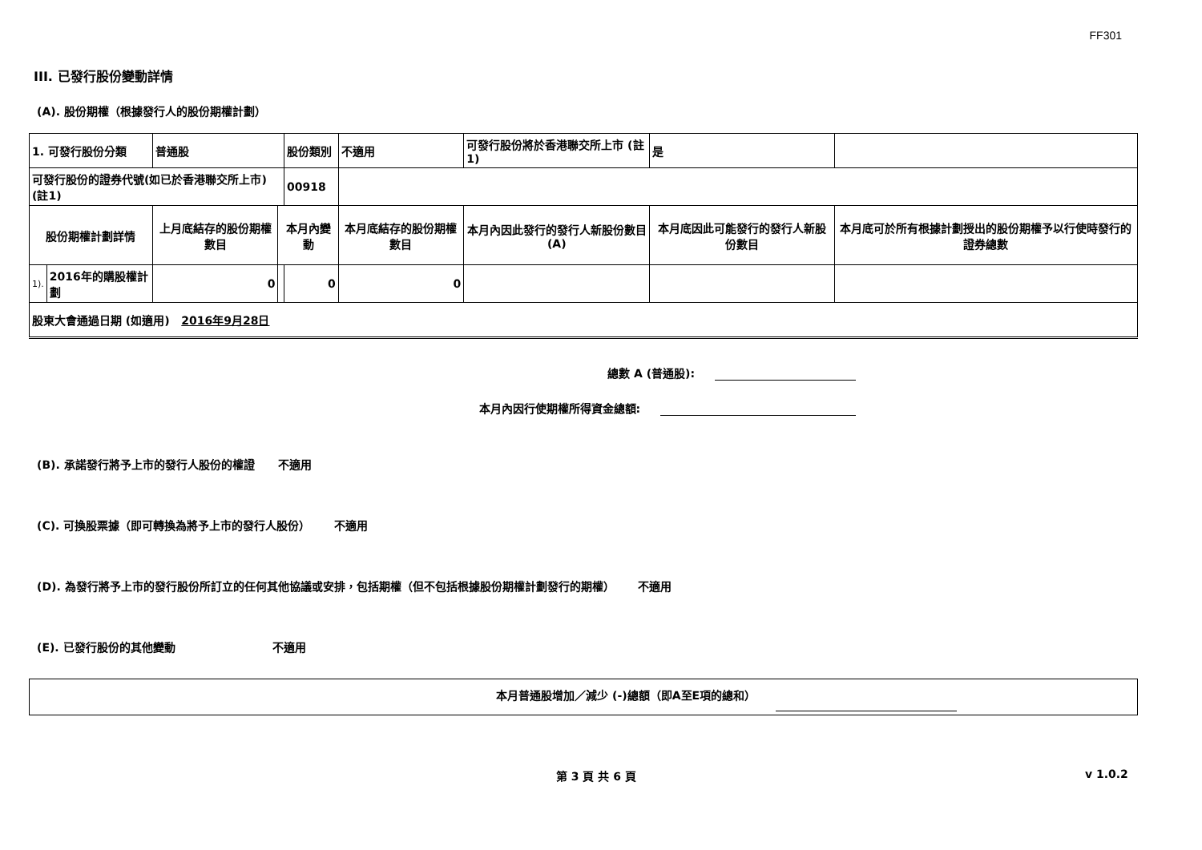FF301
III. 已發行股份變動詳情
(A). 股份期權（根據發行人的股份期權計劃）
| 1. 可發行股份分類 | | 普通股 | | 股份類別 | 不適用 | | 可發行股份將於香港聯交所上市 (註1) | | 是 | |
| 可發行股份的證券代號(如已於香港聯交所上市) (註1) | | | | 00918 | | | | | | |
| 股份期權計劃詳情 | | 上月底結存的股份期權數目 | 本月內變動 | | | 本月底結存的股份期權數目 | 本月內因此發行的發行人新股份數目 (A) | 本月底因此可能發行的發行人新股份數目 | | 本月底可於所有根據計劃授出的股份期權予以行使時發行的證券總數 |
| 1). | 2016年的購股權計劃 | 0 | | 0 | | 0 | | | | |
| 股東大會通過日期 (如適用) 2016年9月28日 | | | | | | | | | | |
總數 A (普通股):
本月內因行使期權所得資金總額:
(B). 承諾發行將予上市的發行人股份的權證 不適用
(C). 可換股票據（即可轉換為將予上市的發行人股份） 不適用
(D). 為發行將予上市的發行股份所訂立的任何其他協議或安排，包括期權（但不包括根據股份期權計劃發行的期權） 不適用
(E). 已發行股份的其他變動 不適用
本月普通股增加／減少 (-)總額（即A至E項的總和）
第 3 頁 共 6 頁 v 1.0.2